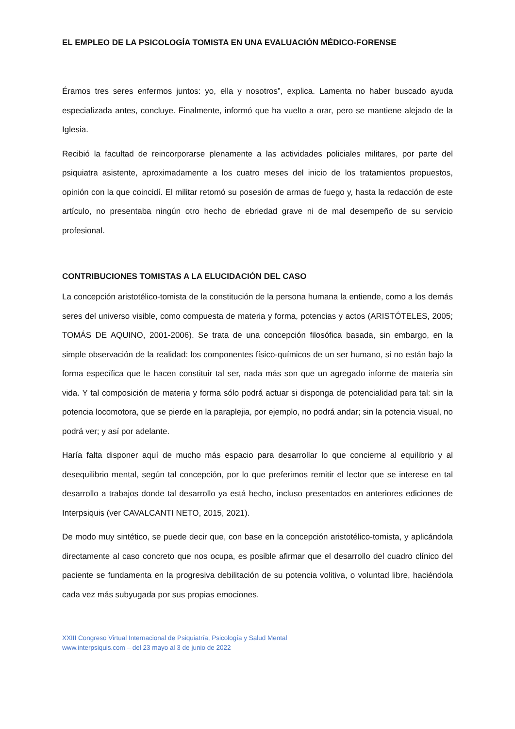EL EMPLEO DE LA PSICOLOGÍA TOMISTA EN UNA EVALUACIÓN MÉDICO-FORENSE
Éramos tres seres enfermos juntos: yo, ella y nosotros”, explica. Lamenta no haber buscado ayuda especializada antes, concluye. Finalmente, informó que ha vuelto a orar, pero se mantiene alejado de la Iglesia.
Recibió la facultad de reincorporarse plenamente a las actividades policiales militares, por parte del psiquiatra asistente, aproximadamente a los cuatro meses del inicio de los tratamientos propuestos, opinión con la que coincidí. El militar retomó su posesión de armas de fuego y, hasta la redacción de este artículo, no presentaba ningún otro hecho de ebriedad grave ni de mal desempeño de su servicio profesional.
CONTRIBUCIONES TOMISTAS A LA ELUCIDACIÓN DEL CASO
La concepción aristotélico-tomista de la constitución de la persona humana la entiende, como a los demás seres del universo visible, como compuesta de materia y forma, potencias y actos (ARISTÓTELES, 2005; TOMÁS DE AQUINO, 2001-2006). Se trata de una concepción filosófica basada, sin embargo, en la simple observación de la realidad: los componentes físico-químicos de un ser humano, si no están bajo la forma específica que le hacen constituir tal ser, nada más son que un agregado informe de materia sin vida. Y tal composición de materia y forma sólo podrá actuar si disponga de potencialidad para tal: sin la potencia locomotora, que se pierde en la paraplejia, por ejemplo, no podrá andar; sin la potencia visual, no podrá ver; y así por adelante.
Haría falta disponer aquí de mucho más espacio para desarrollar lo que concierne al equilibrio y al desequilibrio mental, según tal concepción, por lo que preferimos remitir el lector que se interese en tal desarrollo a trabajos donde tal desarrollo ya está hecho, incluso presentados en anteriores ediciones de Interpsiquis (ver CAVALCANTI NETO, 2015, 2021).
De modo muy sintético, se puede decir que, con base en la concepción aristotélico-tomista, y aplicándola directamente al caso concreto que nos ocupa, es posible afirmar que el desarrollo del cuadro clínico del paciente se fundamenta en la progresiva debilitación de su potencia volitiva, o voluntad libre, haciéndola cada vez más subyugada por sus propias emociones.
XXIII Congreso Virtual Internacional de Psiquiatría, Psicología y Salud Mental
www.interpsiquis.com – del 23 mayo al 3 de junio de 2022